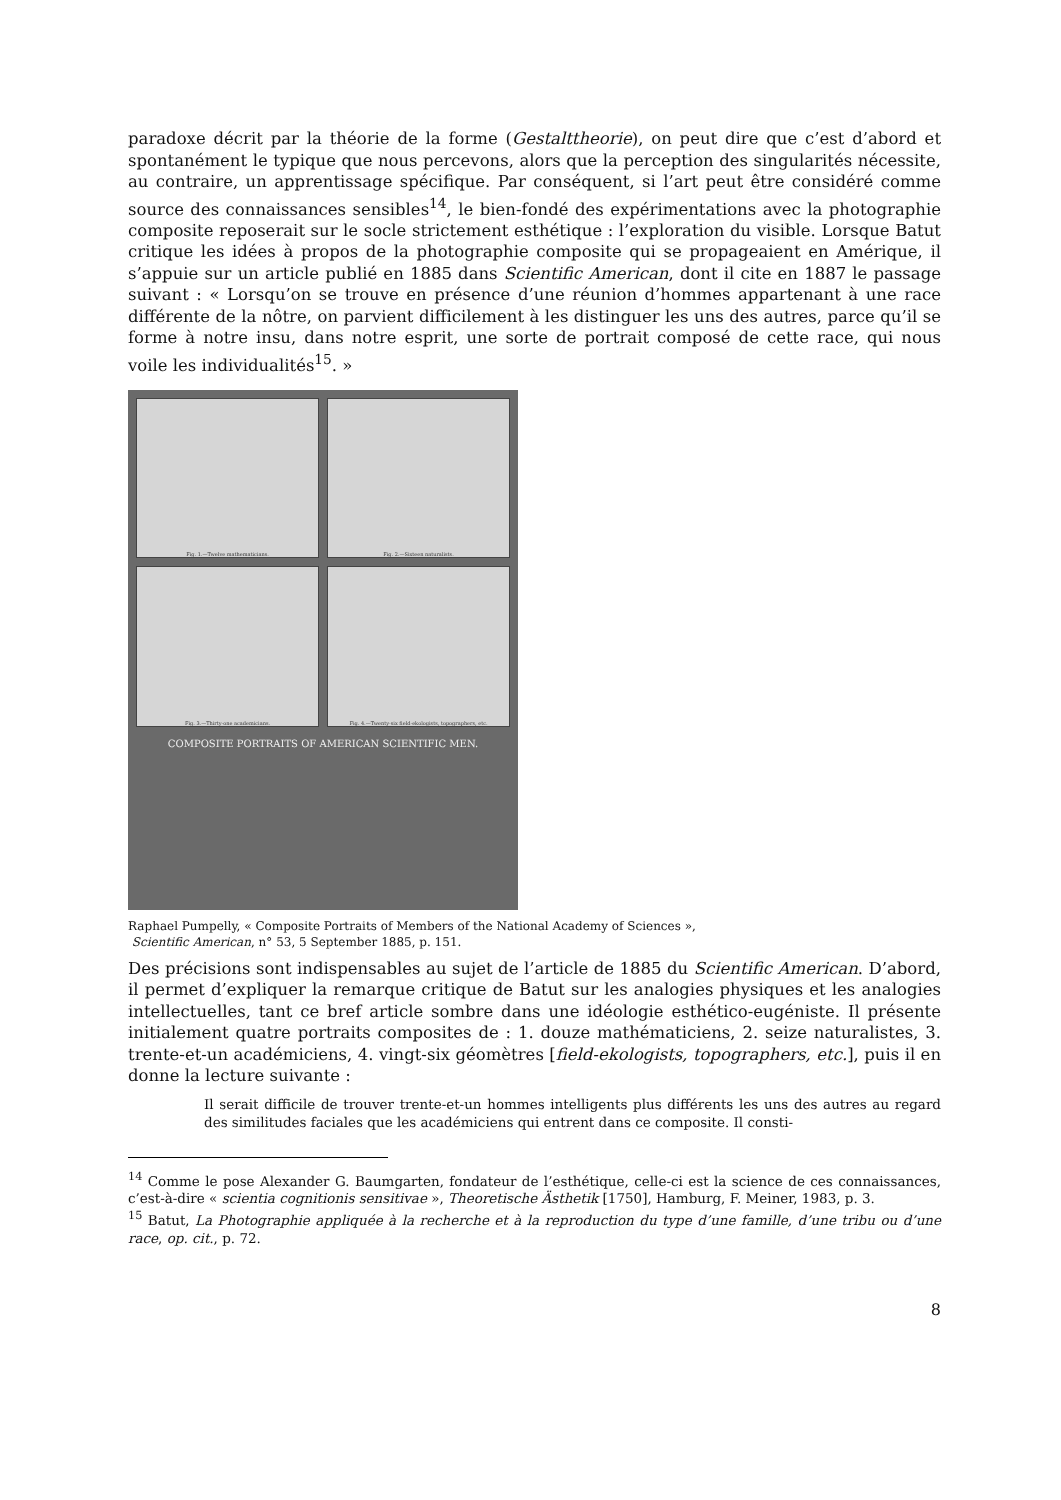paradoxe décrit par la théorie de la forme (Gestalttheorie), on peut dire que c’est d’abord et spontanément le typique que nous percevons, alors que la perception des singularités nécessite, au contraire, un apprentissage spécifique. Par conséquent, si l’art peut être considéré comme source des connaissances sensibles<sup>14</sup>, le bien-fondé des expérimentations avec la photographie composite reposerait sur le socle strictement esthétique : l’exploration du visible. Lorsque Batut critique les idées à propos de la photographie composite qui se propageaient en Amérique, il s’appuie sur un article publié en 1885 dans Scientific American, dont il cite en 1887 le passage suivant : « Lorsqu’on se trouve en présence d’une réunion d’hommes appartenant à une race différente de la nôtre, on parvient difficilement à les distinguer les uns des autres, parce qu’il se forme à notre insu, dans notre esprit, une sorte de portrait composé de cette race, qui nous voile les individualités<sup>15</sup>. »
Fig. 1.—Twelve mathematicians.
Fig. 2.—Sixteen naturalists.
Fig. 3.—Thirty-one academicians.
Fig. 4.—Twenty-six field-ekologists, topographers, etc.
COMPOSITE PORTRAITS OF AMERICAN SCIENTIFIC MEN.
Raphael Pumpelly, « Composite Portraits of Members of the National Academy of Sciences »,
Scientific American, n° 53, 5 September 1885, p. 151.
Des précisions sont indispensables au sujet de l’article de 1885 du Scientific American. D’abord, il permet d’expliquer la remarque critique de Batut sur les analogies physiques et les analogies intellectuelles, tant ce bref article sombre dans une idéologie esthético-eugéniste. Il présente initialement quatre portraits composites de : 1. douze mathématiciens, 2. seize naturalistes, 3. trente-et-un académiciens, 4. vingt-six géomètres [field-ekologists, topographers, etc.], puis il en donne la lecture suivante :
Il serait difficile de trouver trente-et-un hommes intelligents plus différents les uns des autres au regard des similitudes faciales que les académiciens qui entrent dans ce composite. Il consti-
<sup>14</sup> Comme le pose Alexander G. Baumgarten, fondateur de l’esthétique, celle-ci est la science de ces connaissances, c’est-à-dire « scientia cognitionis sensitivae », Theoretische Ästhetik [1750], Hamburg, F. Meiner, 1983, p. 3.
<sup>15</sup> Batut, La Photographie appliquée à la recherche et à la reproduction du type d’une famille, d’une tribu ou d’une race, op. cit., p. 72.
8